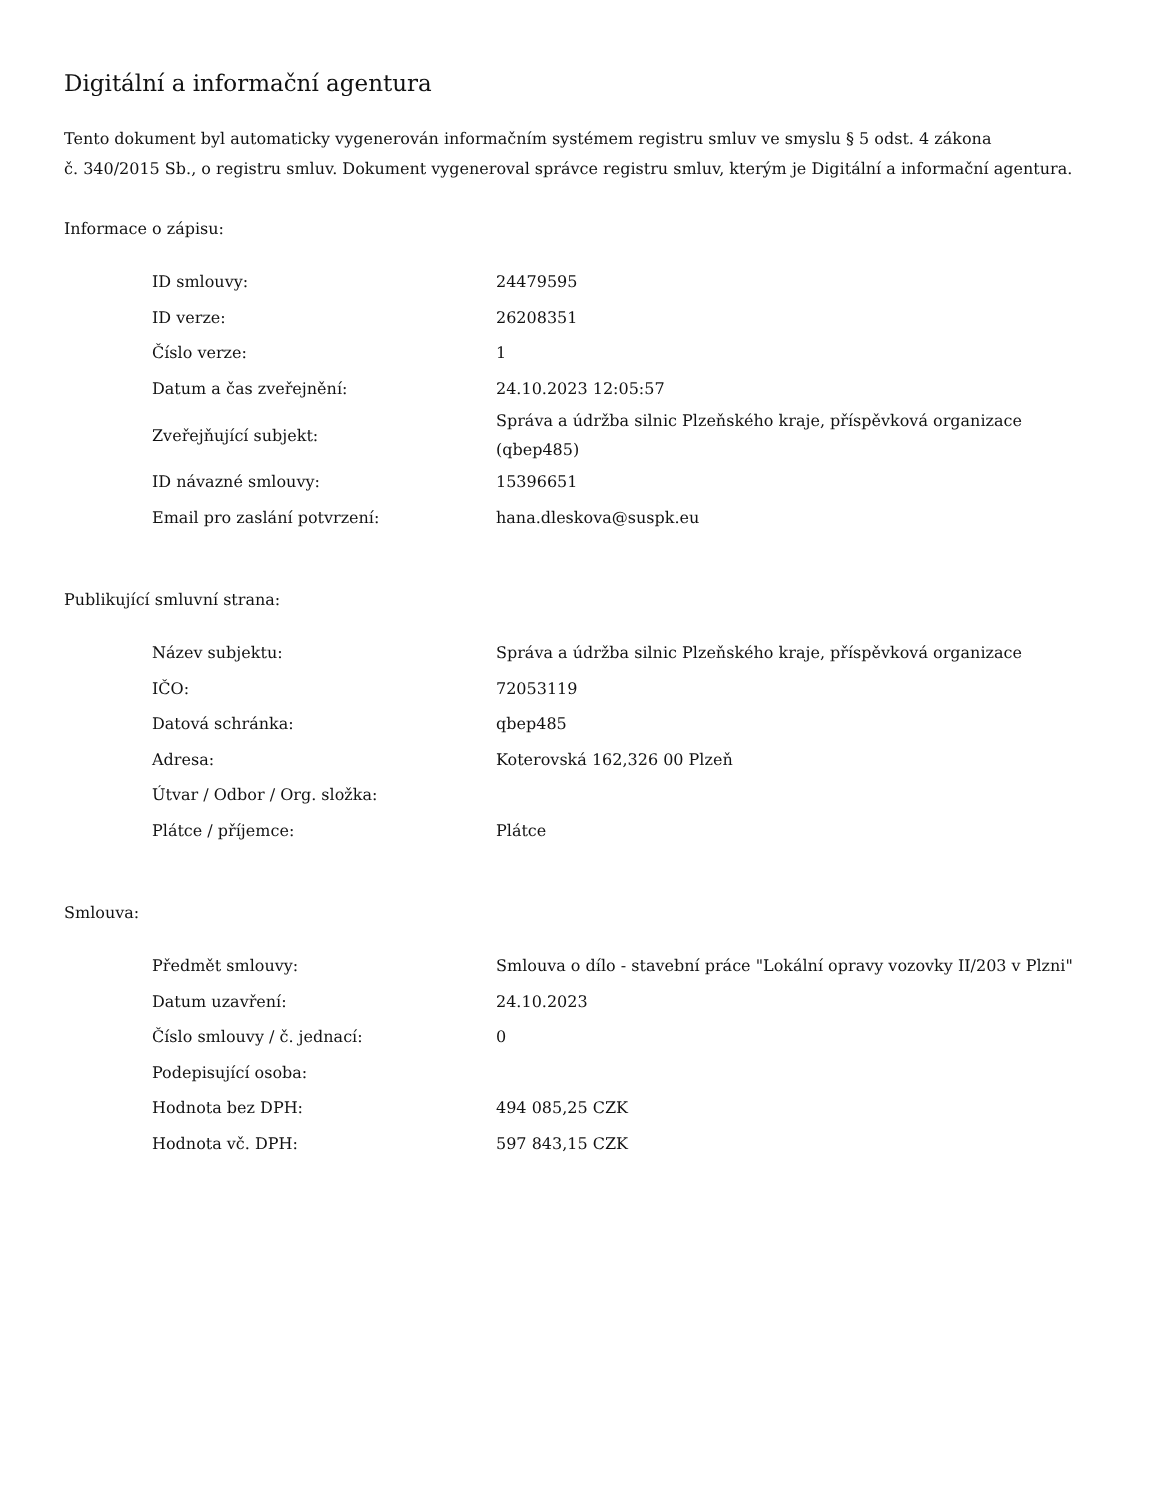Digitální a informační agentura
Tento dokument byl automaticky vygenerován informačním systémem registru smluv ve smyslu § 5 odst. 4 zákona
č. 340/2015 Sb., o registru smluv. Dokument vygeneroval správce registru smluv, kterým je Digitální a informační agentura.
Informace o zápisu:
| ID smlouvy: | 24479595 |
| ID verze: | 26208351 |
| Číslo verze: | 1 |
| Datum a čas zveřejnění: | 24.10.2023 12:05:57 |
| Zveřejňující subjekt: | Správa a údržba silnic Plzeňského kraje, příspěvková organizace (qbep485) |
| ID návazné smlouvy: | 15396651 |
| Email pro zaslání potvrzení: | hana.dleskova@suspk.eu |
Publikující smluvní strana:
| Název subjektu: | Správa a údržba silnic Plzeňského kraje, příspěvková organizace |
| IČO: | 72053119 |
| Datová schránka: | qbep485 |
| Adresa: | Koterovská 162,326 00 Plzeň |
| Útvar / Odbor / Org. složka: | |
| Plátce / příjemce: | Plátce |
Smlouva:
| Předmět smlouvy: | Smlouva o dílo - stavební práce "Lokální opravy vozovky II/203 v Plzni" |
| Datum uzavření: | 24.10.2023 |
| Číslo smlouvy / č. jednací: | 0 |
| Podepisující osoba: | |
| Hodnota bez DPH: | 494 085,25 CZK |
| Hodnota vč. DPH: | 597 843,15 CZK |